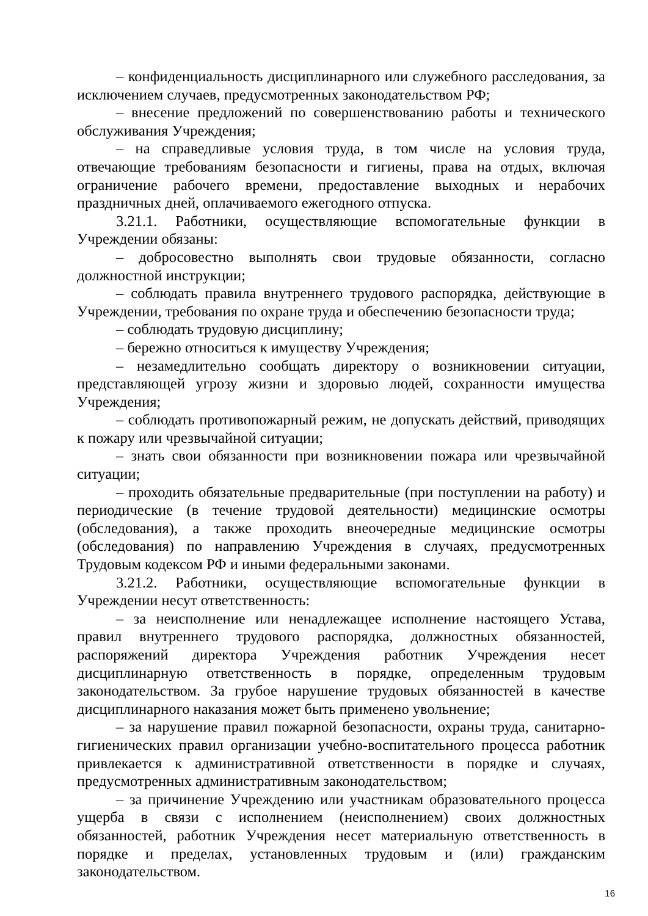– конфиденциальность дисциплинарного или служебного расследования, за исключением случаев, предусмотренных законодательством РФ;
– внесение предложений по совершенствованию работы и технического обслуживания Учреждения;
– на справедливые условия труда, в том числе на условия труда, отвечающие требованиям безопасности и гигиены, права на отдых, включая ограничение рабочего времени, предоставление выходных и нерабочих праздничных дней, оплачиваемого ежегодного отпуска.
3.21.1. Работники, осуществляющие вспомогательные функции в Учреждении обязаны:
– добросовестно выполнять свои трудовые обязанности, согласно должностной инструкции;
– соблюдать правила внутреннего трудового распорядка, действующие в Учреждении, требования по охране труда и обеспечению безопасности труда;
– соблюдать трудовую дисциплину;
– бережно относиться к имуществу Учреждения;
– незамедлительно сообщать директору о возникновении ситуации, представляющей угрозу жизни и здоровью людей, сохранности имущества Учреждения;
– соблюдать противопожарный режим, не допускать действий, приводящих к пожару или чрезвычайной ситуации;
– знать свои обязанности при возникновении пожара или чрезвычайной ситуации;
– проходить обязательные предварительные (при поступлении на работу) и периодические (в течение трудовой деятельности) медицинские осмотры (обследования), а также проходить внеочередные медицинские осмотры (обследования) по направлению Учреждения в случаях, предусмотренных Трудовым кодексом РФ и иными федеральными законами.
3.21.2. Работники, осуществляющие вспомогательные функции в Учреждении несут ответственность:
– за неисполнение или ненадлежащее исполнение настоящего Устава, правил внутреннего трудового распорядка, должностных обязанностей, распоряжений директора Учреждения работник Учреждения несет дисциплинарную ответственность в порядке, определенным трудовым законодательством. За грубое нарушение трудовых обязанностей в качестве дисциплинарного наказания может быть применено увольнение;
– за нарушение правил пожарной безопасности, охраны труда, санитарно-гигиенических правил организации учебно-воспитательного процесса работник привлекается к административной ответственности в порядке и случаях, предусмотренных административным законодательством;
– за причинение Учреждению или участникам образовательного процесса ущерба в связи с исполнением (неисполнением) своих должностных обязанностей, работник Учреждения несет материальную ответственность в порядке и пределах, установленных трудовым и (или) гражданским законодательством.
16